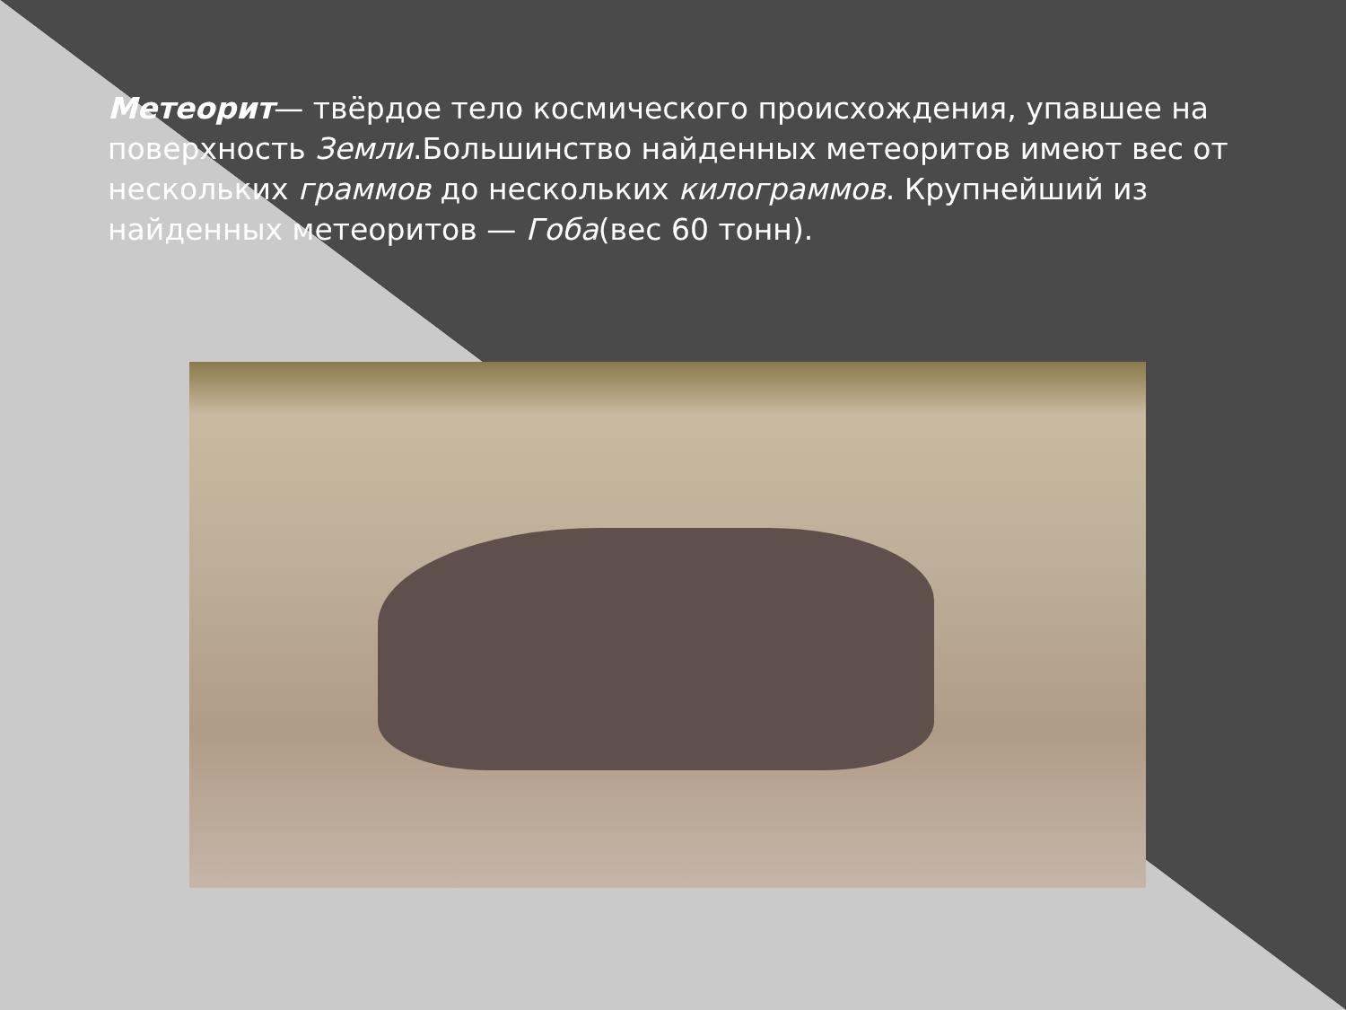Метеорит— твёрдое тело космического происхождения, упавшее на поверхность Земли.Большинство найденных метеоритов имеют вес от нескольких граммов до нескольких килограммов. Крупнейший из найденных метеоритов — Гоба(вес 60 тонн).